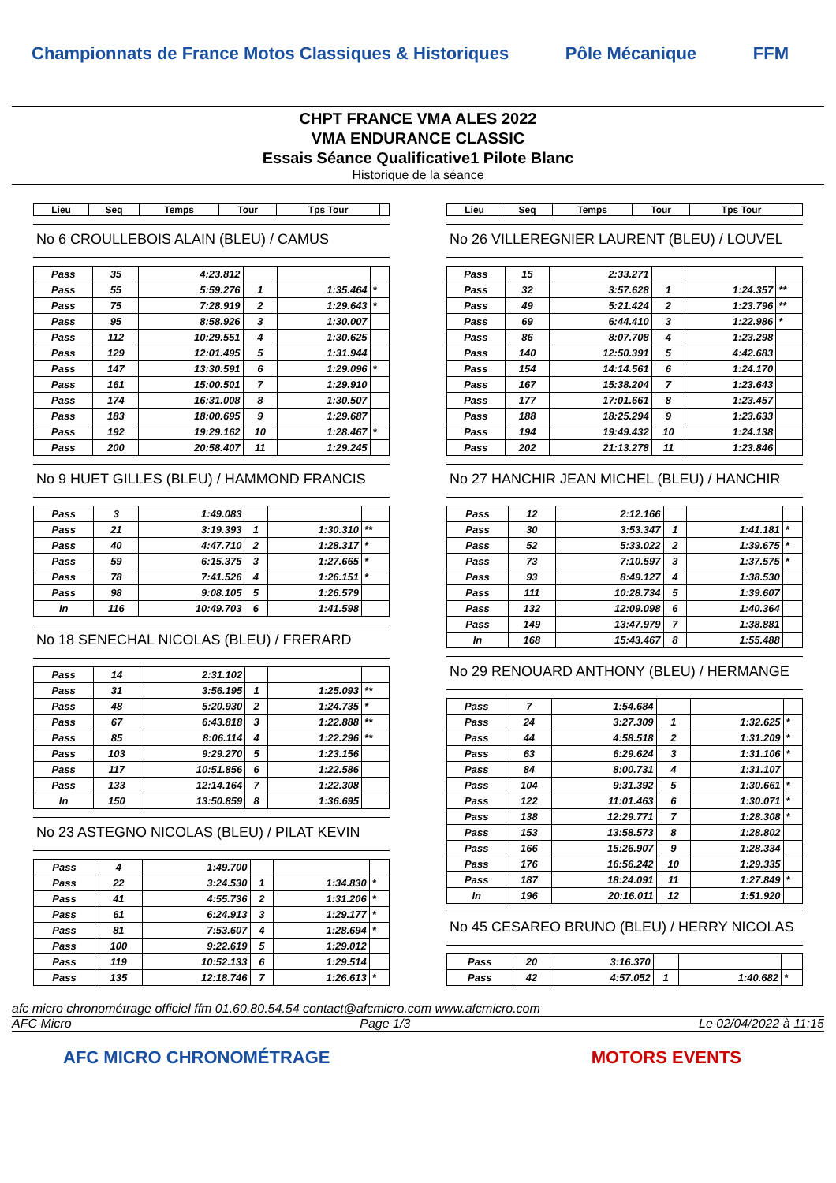Championnats de France Motos Classiques & Historiques Pôle Mécanique FFM
CHPT FRANCE VMA ALES 2022
VMA ENDURANCE CLASSIC
Essais Séance Qualificative1 Pilote Blanc
Historique de la séance
| Lieu | Seq | Temps | Tour | Tps Tour | |
| --- | --- | --- | --- | --- | --- |
No 6 CROULLEBOIS ALAIN (BLEU) / CAMUS
| Pass | 35 | 4:23.812 | | | |
| Pass | 55 | 5:59.276 | 1 | 1:35.464 | * |
| Pass | 75 | 7:28.919 | 2 | 1:29.643 | * |
| Pass | 95 | 8:58.926 | 3 | 1:30.007 | |
| Pass | 112 | 10:29.551 | 4 | 1:30.625 | |
| Pass | 129 | 12:01.495 | 5 | 1:31.944 | |
| Pass | 147 | 13:30.591 | 6 | 1:29.096 | * |
| Pass | 161 | 15:00.501 | 7 | 1:29.910 | |
| Pass | 174 | 16:31.008 | 8 | 1:30.507 | |
| Pass | 183 | 18:00.695 | 9 | 1:29.687 | |
| Pass | 192 | 19:29.162 | 10 | 1:28.467 | * |
| Pass | 200 | 20:58.407 | 11 | 1:29.245 | |
No 9 HUET GILLES (BLEU) / HAMMOND FRANCIS
| Pass | 3 | 1:49.083 | | | |
| Pass | 21 | 3:19.393 | 1 | 1:30.310 | ** |
| Pass | 40 | 4:47.710 | 2 | 1:28.317 | * |
| Pass | 59 | 6:15.375 | 3 | 1:27.665 | * |
| Pass | 78 | 7:41.526 | 4 | 1:26.151 | * |
| Pass | 98 | 9:08.105 | 5 | 1:26.579 | |
| In | 116 | 10:49.703 | 6 | 1:41.598 | |
No 18 SENECHAL NICOLAS (BLEU) / FRERARD
| Pass | 14 | 2:31.102 | | | |
| Pass | 31 | 3:56.195 | 1 | 1:25.093 | ** |
| Pass | 48 | 5:20.930 | 2 | 1:24.735 | * |
| Pass | 67 | 6:43.818 | 3 | 1:22.888 | ** |
| Pass | 85 | 8:06.114 | 4 | 1:22.296 | ** |
| Pass | 103 | 9:29.270 | 5 | 1:23.156 | |
| Pass | 117 | 10:51.856 | 6 | 1:22.586 | |
| Pass | 133 | 12:14.164 | 7 | 1:22.308 | |
| In | 150 | 13:50.859 | 8 | 1:36.695 | |
No 23 ASTEGNO NICOLAS (BLEU) / PILAT KEVIN
| Pass | 4 | 1:49.700 | | | |
| Pass | 22 | 3:24.530 | 1 | 1:34.830 | * |
| Pass | 41 | 4:55.736 | 2 | 1:31.206 | * |
| Pass | 61 | 6:24.913 | 3 | 1:29.177 | * |
| Pass | 81 | 7:53.607 | 4 | 1:28.694 | * |
| Pass | 100 | 9:22.619 | 5 | 1:29.012 | |
| Pass | 119 | 10:52.133 | 6 | 1:29.514 | |
| Pass | 135 | 12:18.746 | 7 | 1:26.613 | * |
| Lieu | Seq | Temps | Tour | Tps Tour | |
| --- | --- | --- | --- | --- | --- |
No 26 VILLEREGNIER LAURENT (BLEU) / LOUVEL
| Pass | 15 | 2:33.271 | | | |
| Pass | 32 | 3:57.628 | 1 | 1:24.357 | ** |
| Pass | 49 | 5:21.424 | 2 | 1:23.796 | ** |
| Pass | 69 | 6:44.410 | 3 | 1:22.986 | * |
| Pass | 86 | 8:07.708 | 4 | 1:23.298 | |
| Pass | 140 | 12:50.391 | 5 | 4:42.683 | |
| Pass | 154 | 14:14.561 | 6 | 1:24.170 | |
| Pass | 167 | 15:38.204 | 7 | 1:23.643 | |
| Pass | 177 | 17:01.661 | 8 | 1:23.457 | |
| Pass | 188 | 18:25.294 | 9 | 1:23.633 | |
| Pass | 194 | 19:49.432 | 10 | 1:24.138 | |
| Pass | 202 | 21:13.278 | 11 | 1:23.846 | |
No 27 HANCHIR JEAN MICHEL (BLEU) / HANCHIR
| Pass | 12 | 2:12.166 | | | |
| Pass | 30 | 3:53.347 | 1 | 1:41.181 | * |
| Pass | 52 | 5:33.022 | 2 | 1:39.675 | * |
| Pass | 73 | 7:10.597 | 3 | 1:37.575 | * |
| Pass | 93 | 8:49.127 | 4 | 1:38.530 | |
| Pass | 111 | 10:28.734 | 5 | 1:39.607 | |
| Pass | 132 | 12:09.098 | 6 | 1:40.364 | |
| Pass | 149 | 13:47.979 | 7 | 1:38.881 | |
| In | 168 | 15:43.467 | 8 | 1:55.488 | |
No 29 RENOUARD ANTHONY (BLEU) / HERMANGE
| Pass | 7 | 1:54.684 | | | |
| Pass | 24 | 3:27.309 | 1 | 1:32.625 | * |
| Pass | 44 | 4:58.518 | 2 | 1:31.209 | * |
| Pass | 63 | 6:29.624 | 3 | 1:31.106 | * |
| Pass | 84 | 8:00.731 | 4 | 1:31.107 | |
| Pass | 104 | 9:31.392 | 5 | 1:30.661 | * |
| Pass | 122 | 11:01.463 | 6 | 1:30.071 | * |
| Pass | 138 | 12:29.771 | 7 | 1:28.308 | * |
| Pass | 153 | 13:58.573 | 8 | 1:28.802 | |
| Pass | 166 | 15:26.907 | 9 | 1:28.334 | |
| Pass | 176 | 16:56.242 | 10 | 1:29.335 | |
| Pass | 187 | 18:24.091 | 11 | 1:27.849 | * |
| In | 196 | 20:16.011 | 12 | 1:51.920 | |
No 45 CESAREO BRUNO (BLEU) / HERRY NICOLAS
| Pass | 20 | 3:16.370 | | | |
| Pass | 42 | 4:57.052 | 1 | 1:40.682 | * |
afc micro chronométrage officiel ffm 01.60.80.54.54 contact@afcmicro.com www.afcmicro.com
AFC Micro Page 1/3 Le 02/04/2022 à 11:15
AFC MICRO CHRONOMÉTRAGE MOTORS EVENTS